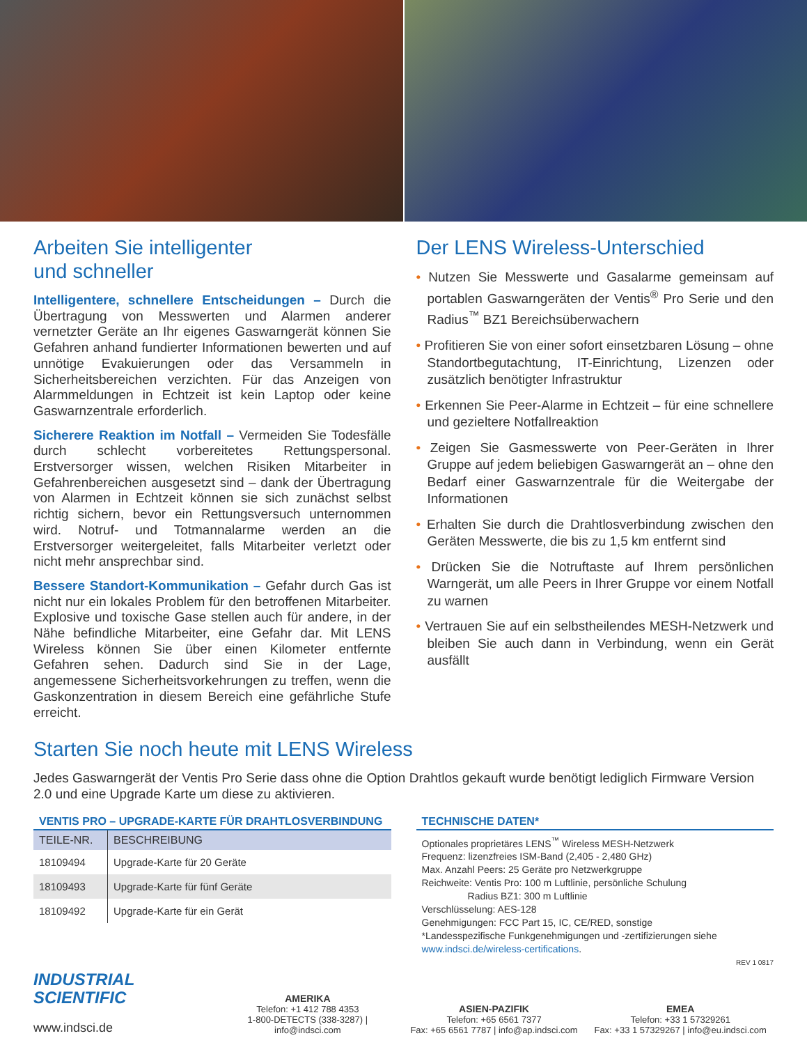Arbeiten Sie intelligenter
und schneller
Intelligentere, schnellere Entscheidungen – Durch die Übertragung von Messwerten und Alarmen anderer vernetzter Geräte an Ihr eigenes Gaswarngerät können Sie Gefahren anhand fundierter Informationen bewerten und auf unnötige Evakuierungen oder das Versammeln in Sicherheitsbereichen verzichten. Für das Anzeigen von Alarmmeldungen in Echtzeit ist kein Laptop oder keine Gaswarnzentrale erforderlich.
Sicherere Reaktion im Notfall – Vermeiden Sie Todesfälle durch schlecht vorbereitetes Rettungspersonal. Erstversorger wissen, welchen Risiken Mitarbeiter in Gefahrenbereichen ausgesetzt sind – dank der Übertragung von Alarmen in Echtzeit können sie sich zunächst selbst richtig sichern, bevor ein Rettungsversuch unternommen wird. Notruf- und Totmannalarme werden an die Erstversorger weitergeleitet, falls Mitarbeiter verletzt oder nicht mehr ansprechbar sind.
Bessere Standort-Kommunikation – Gefahr durch Gas ist nicht nur ein lokales Problem für den betroffenen Mitarbeiter. Explosive und toxische Gase stellen auch für andere, in der Nähe befindliche Mitarbeiter, eine Gefahr dar. Mit LENS Wireless können Sie über einen Kilometer entfernte Gefahren sehen. Dadurch sind Sie in der Lage, angemessene Sicherheitsvorkehrungen zu treffen, wenn die Gaskonzentration in diesem Bereich eine gefährliche Stufe erreicht.
Der LENS Wireless-Unterschied
• Nutzen Sie Messwerte und Gasalarme gemeinsam auf portablen Gaswarngeräten der Ventis<sup>®</sup> Pro Serie und den Radius<sup>™</sup> BZ1 Bereichsüberwachern
• Profitieren Sie von einer sofort einsetzbaren Lösung – ohne Standortbegutachtung, IT-Einrichtung, Lizenzen oder zusätzlich benötigter Infrastruktur
• Erkennen Sie Peer-Alarme in Echtzeit – für eine schnellere und gezieltere Notfallreaktion
• Zeigen Sie Gasmesswerte von Peer-Geräten in Ihrer Gruppe auf jedem beliebigen Gaswarngerät an – ohne den Bedarf einer Gaswarnzentrale für die Weitergabe der Informationen
• Erhalten Sie durch die Drahtlosverbindung zwischen den Geräten Messwerte, die bis zu 1,5 km entfernt sind
• Drücken Sie die Notruftaste auf Ihrem persönlichen Warngerät, um alle Peers in Ihrer Gruppe vor einem Notfall zu warnen
• Vertrauen Sie auf ein selbstheilendes MESH-Netzwerk und bleiben Sie auch dann in Verbindung, wenn ein Gerät ausfällt
Starten Sie noch heute mit LENS Wireless
Jedes Gaswarngerät der Ventis Pro Serie dass ohne die Option Drahtlos gekauft wurde benötigt lediglich Firmware Version 2.0 und eine Upgrade Karte um diese zu aktivieren.
VENTIS PRO – UPGRADE-KARTE FÜR DRAHTLOSVERBINDUNG
| TEILE-NR. | BESCHREIBUNG |
| --- | --- |
| 18109494 | Upgrade-Karte für 20 Geräte |
| 18109493 | Upgrade-Karte für fünf Geräte |
| 18109492 | Upgrade-Karte für ein Gerät |
TECHNISCHE DATEN*
Optionales proprietäres LENS<sup>™</sup> Wireless MESH-Netzwerk
Frequenz: lizenzfreies ISM-Band (2,405 - 2,480 GHz)
Max. Anzahl Peers: 25 Geräte pro Netzwerkgruppe
Reichweite: Ventis Pro: 100 m Luftlinie, persönliche Schulung
Radius BZ1: 300 m Luftlinie
Verschlüsselung: AES-128
Genehmigungen: FCC Part 15, IC, CE/RED, sonstige
*Landesspezifische Funkgenehmigungen und -zertifizierungen siehe www.indsci.de/wireless-certifications.
REV 1 0817
INDUSTRIAL
SCIENTIFIC
www.indsci.de
AMERIKA
Telefon: +1 412 788 4353
1-800-DETECTS (338-3287) | info@indsci.com
ASIEN-PAZIFIK
Telefon: +65 6561 7377
Fax: +65 6561 7787 | info@ap.indsci.com
EMEA
Telefon: +33 1 57329261
Fax: +33 1 57329267 | info@eu.indsci.com